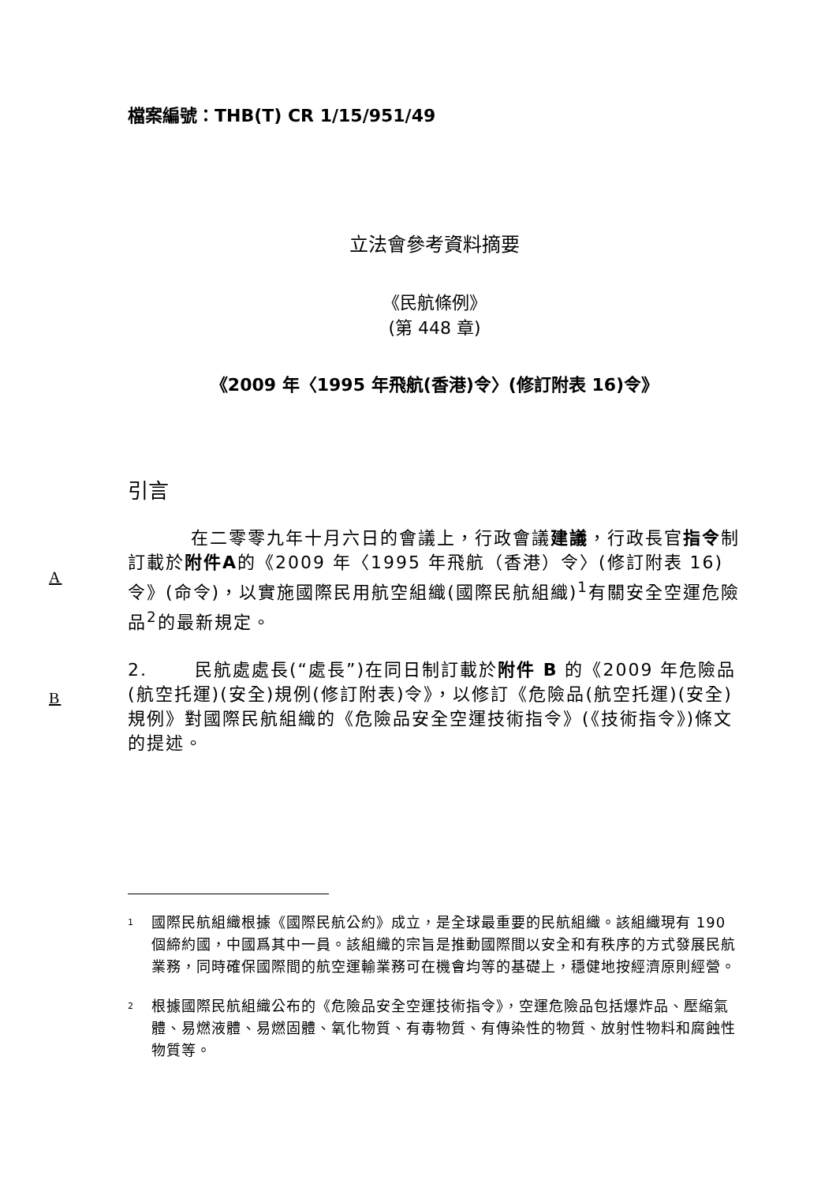檔案編號：THB(T) CR 1/15/951/49
立法會參考資料摘要
《民航條例》
(第 448 章)
《2009 年〈1995 年飛航(香港)令〉(修訂附表 16)令》
引言
在二零零九年十月六日的會議上，行政會議建議，行政長官指令制訂載於附件A的《2009 年〈1995 年飛航（香港）令〉(修訂附表 16)令》(命令)，以實施國際民用航空組織(國際民航組織)<sup>1</sup>有關安全空運危險品<sup>2</sup>的最新規定。 A
B 2. 民航處處長(“處長”)在同日制訂載於附件 B 的《2009 年危險品(航空托運)(安全)規例(修訂附表)令》，以修訂《危險品(航空托運)(安全)規例》對國際民航組織的《危險品安全空運技術指令》(《技術指令》)條文的提述。
<sup>1</sup>
國際民航組織根據《國際民航公約》成立，是全球最重要的民航組織。該組織現有 190 個締約國，中國爲其中一員。該組織的宗旨是推動國際間以安全和有秩序的方式發展民航業務，同時確保國際間的航空運輸業務可在機會均等的基礎上，穩健地按經濟原則經營。
<sup>2</sup>
根據國際民航組織公布的《危險品安全空運技術指令》，空運危險品包括爆炸品、壓縮氣體、易燃液體、易燃固體、氧化物質、有毒物質、有傳染性的物質、放射性物料和腐蝕性物質等。